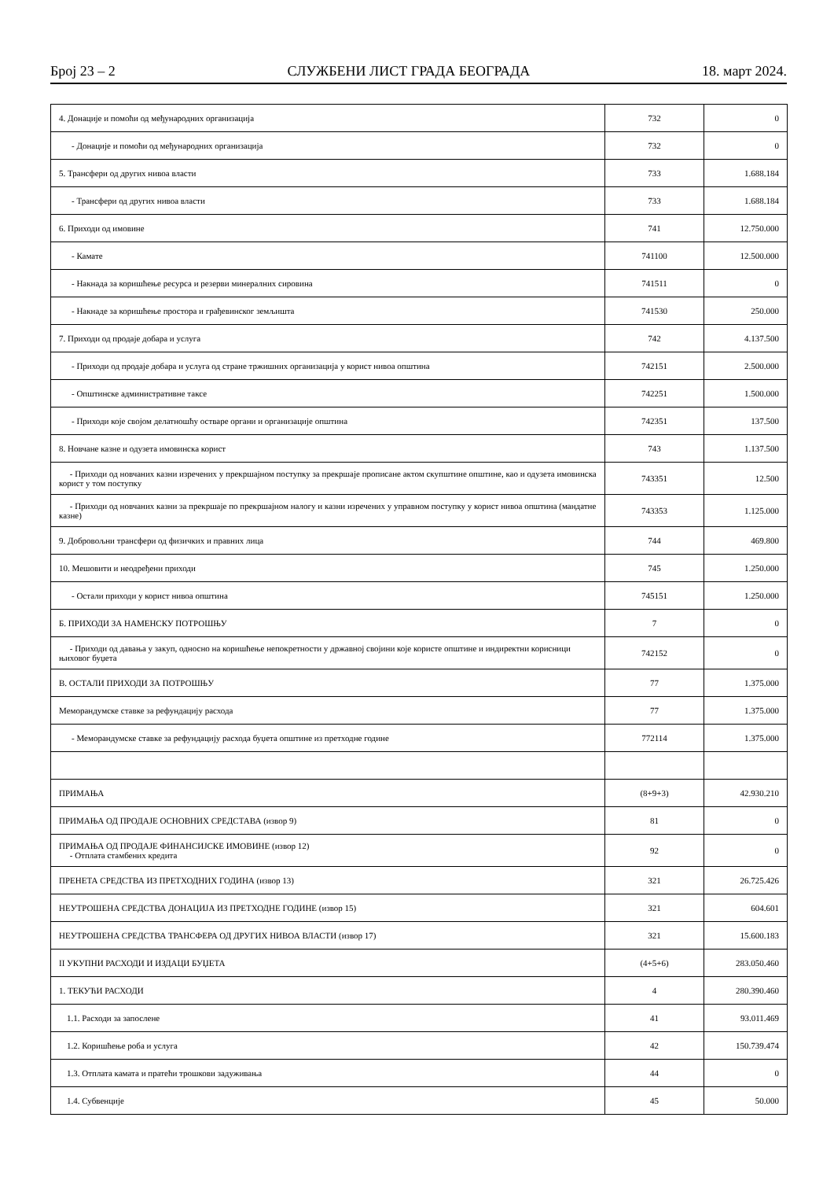Број 23 – 2 СЛУЖБЕНИ ЛИСТ ГРАДА БЕОГРАДА 18. март 2024.
| 4. Донације и помоћи од међународних организација | 732 | 0 |
| - Донације и помоћи од међународних организација | 732 | 0 |
| 5. Трансфери од других нивоа власти | 733 | 1.688.184 |
| - Трансфери од других нивоа власти | 733 | 1.688.184 |
| 6. Приходи од имовине | 741 | 12.750.000 |
| - Камате | 741100 | 12.500.000 |
| - Накнада за коришћење ресурса и резерви минералних сировина | 741511 | 0 |
| - Накнаде за коришћење простора и грађевинског земљишта | 741530 | 250.000 |
| 7. Приходи од продаје добара и услуга | 742 | 4.137.500 |
| - Приходи од продаје добара и услуга од стране тржишних организација у корист нивоа општина | 742151 | 2.500.000 |
| - Општинске административне таксе | 742251 | 1.500.000 |
| - Приходи које својом делатношћу остваре органи и организације општина | 742351 | 137.500 |
| 8. Новчане казне и одузета имовинска корист | 743 | 1.137.500 |
| - Приходи од новчаних казни изречених у прекршајном поступку за прекршаје прописане актом скупштине општине, као и одузета имовинска корист у том поступку | 743351 | 12.500 |
| - Приходи од новчаних казни за прекршаје по прекршајном налогу и казни изречених у управном поступку у корист нивоа општина (мандатне казне) | 743353 | 1.125.000 |
| 9. Добровољни трансфери од физичких и правних лица | 744 | 469.800 |
| 10. Мешовити и неодређени приходи | 745 | 1.250.000 |
| - Остали приходи у корист нивоа општина | 745151 | 1.250.000 |
| Б. ПРИХОДИ ЗА НАМЕНСКУ ПОТРОШЊУ | 7 | 0 |
| - Приходи од давања у закуп, односно на коришћење непокретности у државној својини које користе општине и индиректни корисници њиховог буџета | 742152 | 0 |
| В. ОСТАЛИ ПРИХОДИ ЗА ПОТРОШЊУ | 77 | 1.375.000 |
| Меморандумске ставке за рефундацију расхода | 77 | 1.375.000 |
| - Меморандумске ставке за рефундацију расхода буџета општине из претходне године | 772114 | 1.375.000 |
| ПРИМАЊА | (8+9+3) | 42.930.210 |
| ПРИМАЊА ОД ПРОДАЈЕ ОСНОВНИХ СРЕДСТАВА (извор 9) | 81 | 0 |
| ПРИМАЊА ОД ПРОДАЈЕ ФИНАНСИЈСКЕ ИМОВИНЕ (извор 12) - Отплата стамбених кредита | 92 | 0 |
| ПРЕНЕТА СРЕДСТВА ИЗ ПРЕТХОДНИХ ГОДИНА (извор 13) | 321 | 26.725.426 |
| НЕУТРОШЕНА СРЕДСТВА ДОНАЦИЈА ИЗ ПРЕТХОДНЕ ГОДИНЕ (извор 15) | 321 | 604.601 |
| НЕУТРОШЕНА СРЕДСТВА ТРАНСФЕРА ОД ДРУГИХ НИВОА ВЛАСТИ (извор 17) | 321 | 15.600.183 |
| II УКУПНИ РАСХОДИ И ИЗДАЦИ БУЏЕТА | (4+5+6) | 283.050.460 |
| 1. ТЕКУЋИ РАСХОДИ | 4 | 280.390.460 |
| 1.1. Расходи за запослене | 41 | 93.011.469 |
| 1.2. Коришћење роба и услуга | 42 | 150.739.474 |
| 1.3. Отплата камата и пратећи трошкови задуживања | 44 | 0 |
| 1.4. Субвенције | 45 | 50.000 |